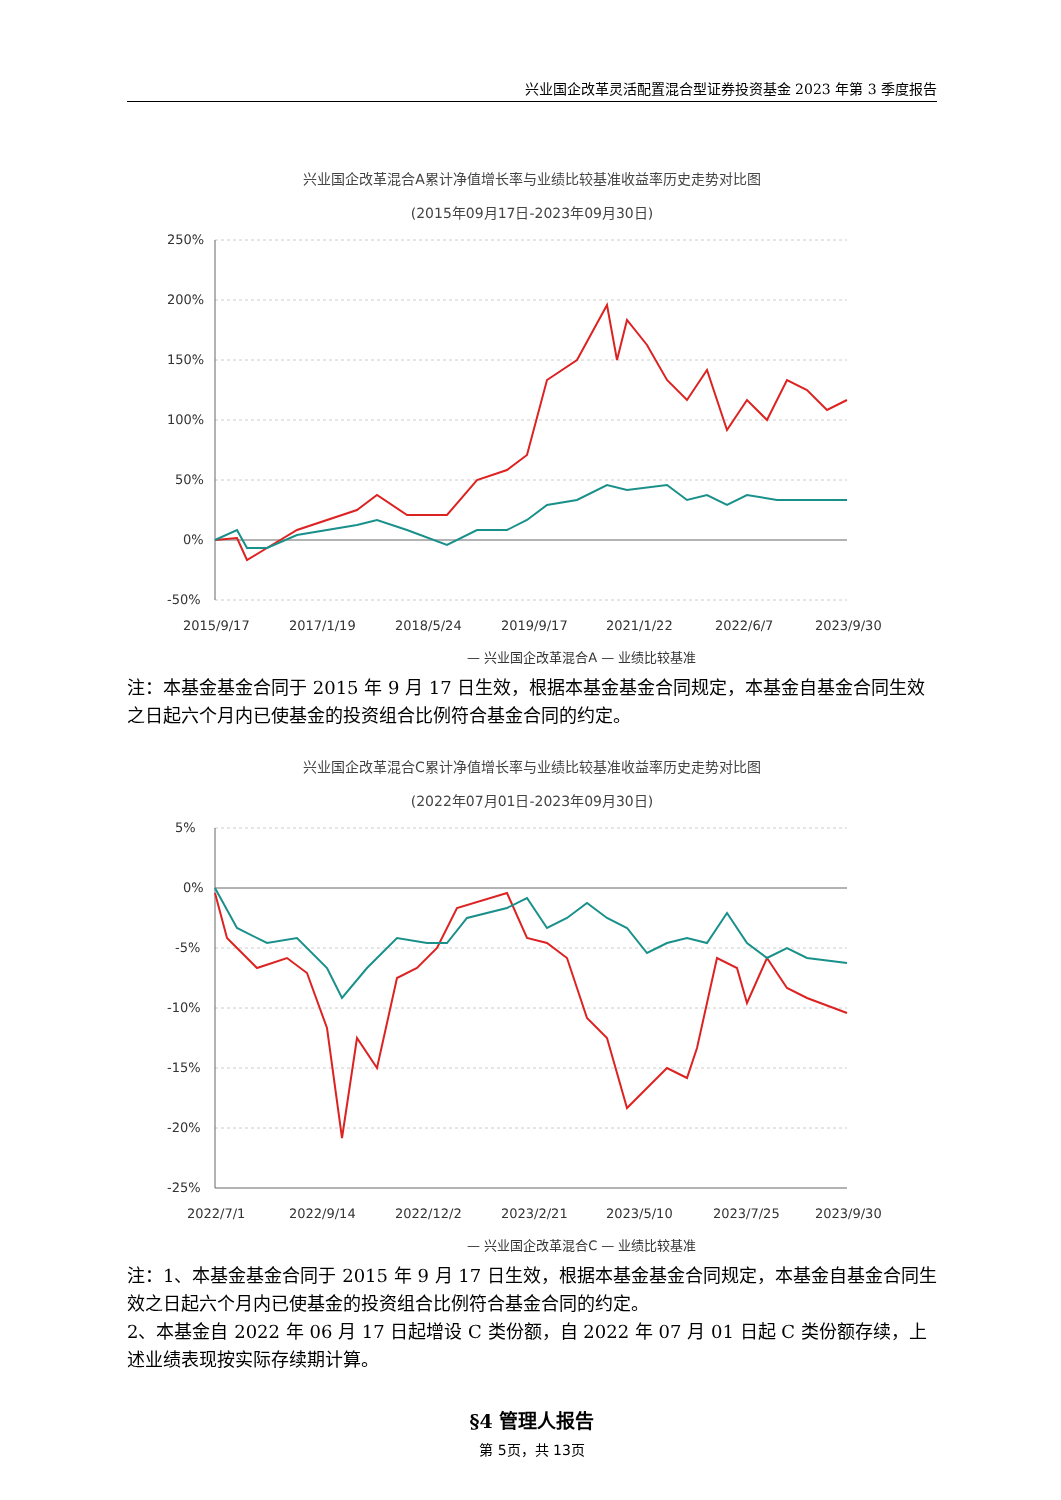兴业国企改革灵活配置混合型证券投资基金 2023 年第 3 季度报告
兴业国企改革混合A累计净值增长率与业绩比较基准收益率历史走势对比图
(2015年09月17日-2023年09月30日)
250%
200%
150%
100%
50%
0%
-50%
2015/9/17
2017/1/19
2018/5/24
2019/9/17
2021/1/22
2022/6/7
2023/9/30
— 兴业国企改革混合A — 业绩比较基准
注：本基金基金合同于 2015 年 9 月 17 日生效，根据本基金基金合同规定，本基金自基金合同生效之日起六个月内已使基金的投资组合比例符合基金合同的约定。
兴业国企改革混合C累计净值增长率与业绩比较基准收益率历史走势对比图
(2022年07月01日-2023年09月30日)
5%
0%
-5%
-10%
-15%
-20%
-25%
2022/7/1
2022/9/14
2022/12/2
2023/2/21
2023/5/10
2023/7/25
2023/9/30
— 兴业国企改革混合C — 业绩比较基准
注：1、本基金基金合同于 2015 年 9 月 17 日生效，根据本基金基金合同规定，本基金自基金合同生效之日起六个月内已使基金的投资组合比例符合基金合同的约定。
2、本基金自 2022 年 06 月 17 日起增设 C 类份额，自 2022 年 07 月 01 日起 C 类份额存续，上述业绩表现按实际存续期计算。
§4 管理人报告
第 5页，共 13页